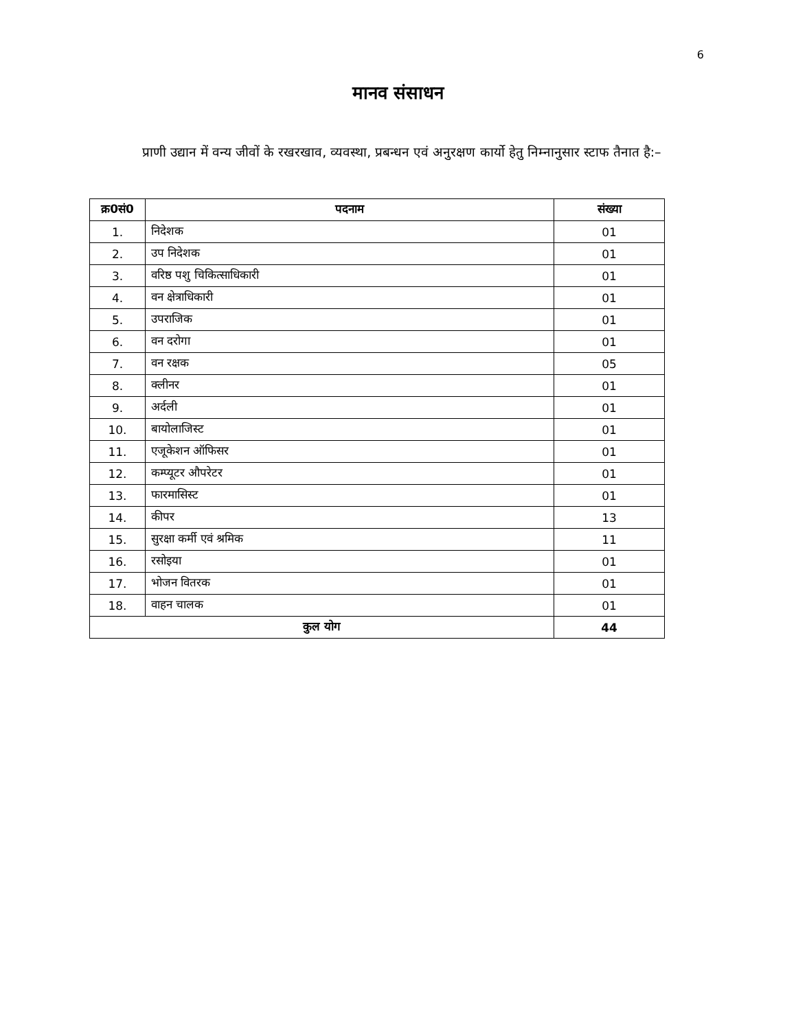6
मानव संसाधन
प्राणी उद्यान में वन्य जीवों के रखरखाव, व्यवस्था, प्रबन्धन एवं अनुरक्षण कार्यो हेतु निम्नानुसार स्टाफ तैनात है:–
| क्र0सं0 | पदनाम | संख्या |
| --- | --- | --- |
| 1. | निदेशक | 01 |
| 2. | उप निदेशक | 01 |
| 3. | वरिष्ठ पशु चिकित्साधिकारी | 01 |
| 4. | वन क्षेत्राधिकारी | 01 |
| 5. | उपराजिक | 01 |
| 6. | वन दरोगा | 01 |
| 7. | वन रक्षक | 05 |
| 8. | क्लीनर | 01 |
| 9. | अर्दली | 01 |
| 10. | बायोलाजिस्ट | 01 |
| 11. | एजूकेशन ऑफिसर | 01 |
| 12. | कम्प्यूटर औपरेटर | 01 |
| 13. | फारमासिस्ट | 01 |
| 14. | कीपर | 13 |
| 15. | सुरक्षा कर्मी एवं श्रमिक | 11 |
| 16. | रसोइया | 01 |
| 17. | भोजन वितरक | 01 |
| 18. | वाहन चालक | 01 |
| कुल योग | | 44 |